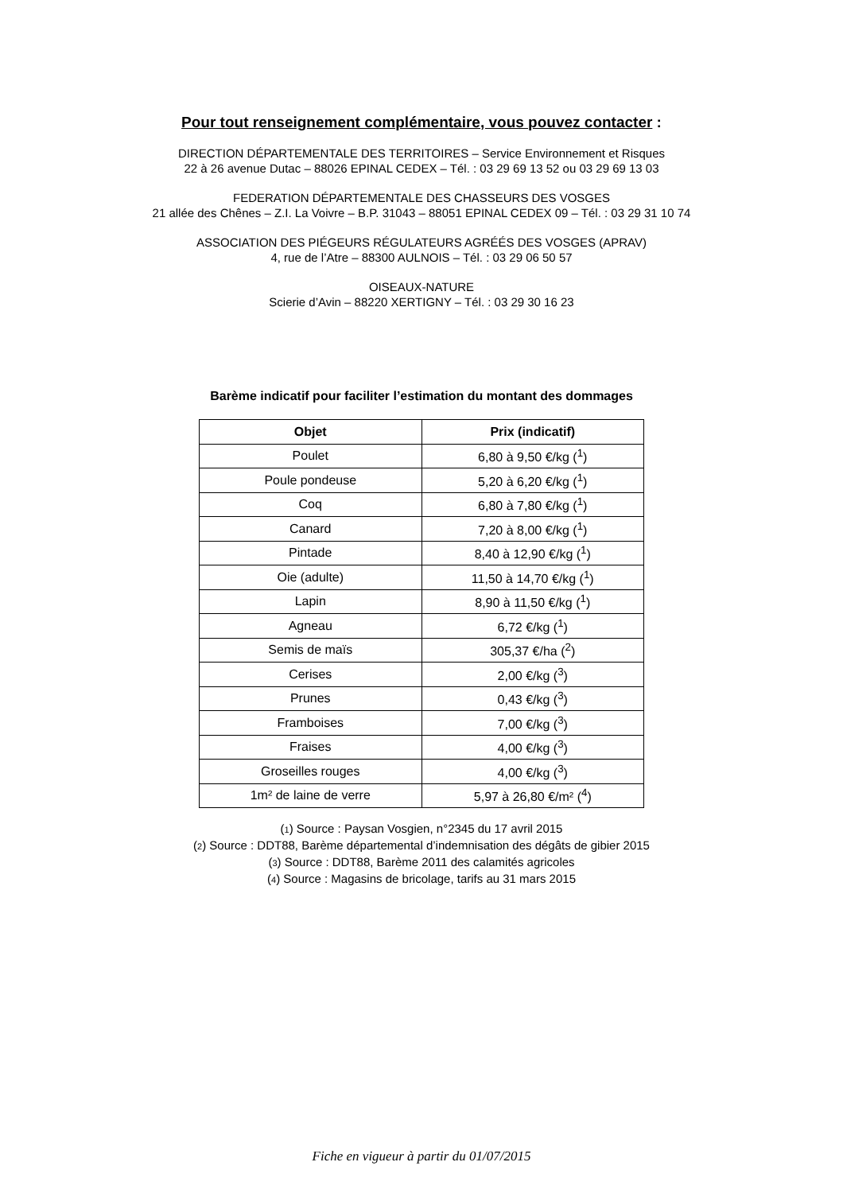Pour tout renseignement complémentaire, vous pouvez contacter :
DIRECTION DÉPARTEMENTALE DES TERRITOIRES – Service Environnement et Risques
22 à 26 avenue Dutac – 88026 EPINAL CEDEX – Tél. : 03 29 69 13 52 ou 03 29 69 13 03
FEDERATION DÉPARTEMENTALE DES CHASSEURS DES VOSGES
21 allée des Chênes – Z.I. La Voivre – B.P. 31043 – 88051 EPINAL CEDEX 09 – Tél. : 03 29 31 10 74
ASSOCIATION DES PIÉGEURS RÉGULATEURS AGRÉÉS DES VOSGES (APRAV)
4, rue de l’Atre – 88300 AULNOIS – Tél. : 03 29 06 50 57
OISEAUX-NATURE
Scierie d’Avin – 88220 XERTIGNY – Tél. : 03 29 30 16 23
Barème indicatif pour faciliter l’estimation du montant des dommages
| Objet | Prix (indicatif) |
| --- | --- |
| Poulet | 6,80 à 9,50 €/kg (<sup>1</sup>) |
| Poule pondeuse | 5,20 à 6,20 €/kg (<sup>1</sup>) |
| Coq | 6,80 à 7,80 €/kg (<sup>1</sup>) |
| Canard | 7,20 à 8,00 €/kg (<sup>1</sup>) |
| Pintade | 8,40 à 12,90 €/kg (<sup>1</sup>) |
| Oie (adulte) | 11,50 à 14,70 €/kg (<sup>1</sup>) |
| Lapin | 8,90 à 11,50 €/kg (<sup>1</sup>) |
| Agneau | 6,72 €/kg (<sup>1</sup>) |
| Semis de maïs | 305,37 €/ha (<sup>2</sup>) |
| Cerises | 2,00 €/kg (<sup>3</sup>) |
| Prunes | 0,43 €/kg (<sup>3</sup>) |
| Framboises | 7,00 €/kg (<sup>3</sup>) |
| Fraises | 4,00 €/kg (<sup>3</sup>) |
| Groseilles rouges | 4,00 €/kg (<sup>3</sup>) |
| 1m² de laine de verre | 5,97 à 26,80 €/m² (<sup>4</sup>) |
(1) Source : Paysan Vosgien, n°2345 du 17 avril 2015
(2) Source : DDT88, Barème départemental d’indemnisation des dégâts de gibier 2015
(3) Source : DDT88, Barème 2011 des calamités agricoles
(4) Source : Magasins de bricolage, tarifs au 31 mars 2015
Fiche en vigueur à partir du 01/07/2015